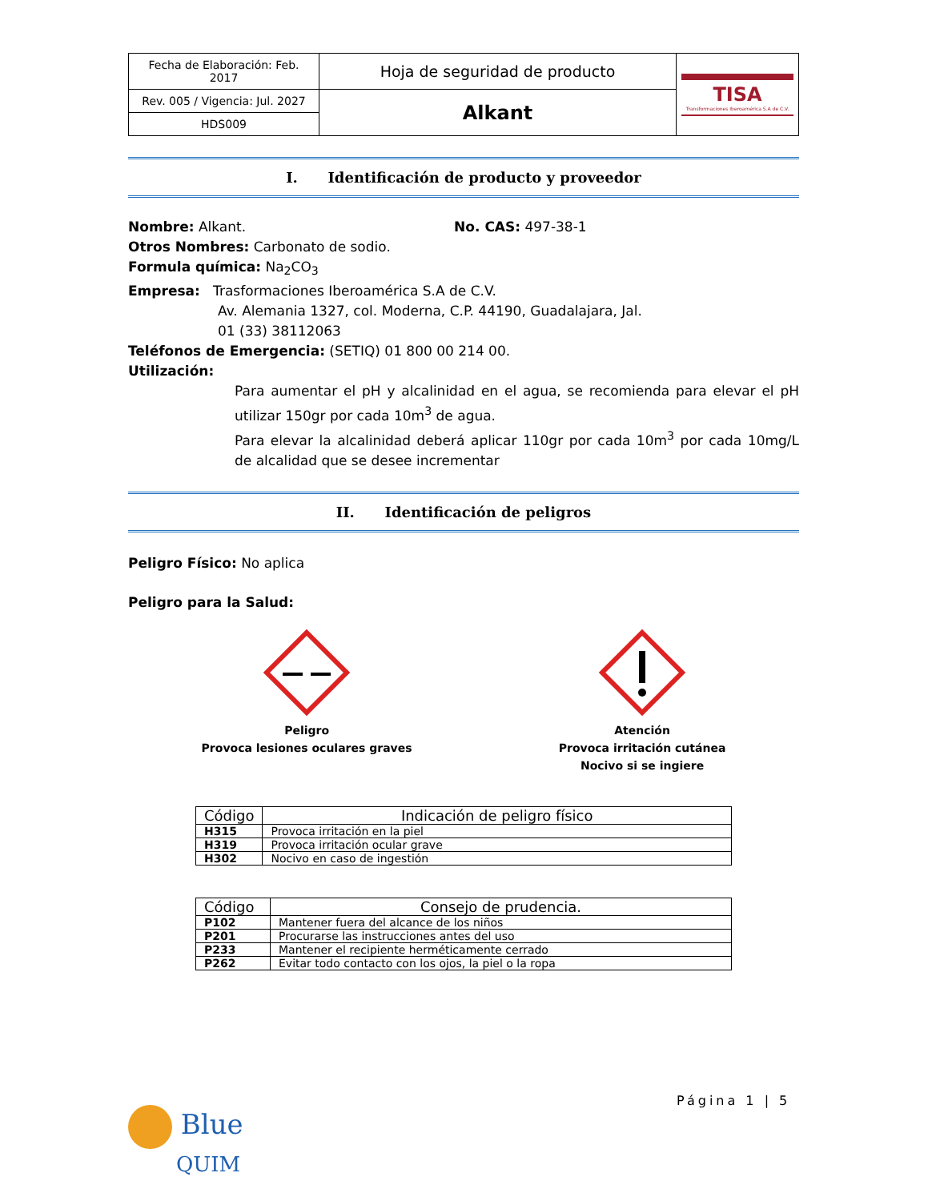| Fecha de Elaboración: Feb. 2017 | Hoja de seguridad de producto | TISA Transformaciones Iberoamérica S.A de C.V. |
| Rev. 005 / Vigencia: Jul. 2027 | Alkant | |
| HDS009 | | |
I. Identificación de producto y proveedor
Nombre: Alkant. No. CAS: 497-38-1
Otros Nombres: Carbonato de sodio.
Formula química: Na<sub>2</sub>CO<sub>3</sub>
Empresa: Trasformaciones Iberoamérica S.A de C.V.
Av. Alemania 1327, col. Moderna, C.P. 44190, Guadalajara, Jal.
01 (33) 38112063
Teléfonos de Emergencia: (SETIQ) 01 800 00 214 00.
Utilización:
Para aumentar el pH y alcalinidad en el agua, se recomienda para elevar el pH utilizar 150gr por cada 10m<sup>3</sup> de agua.
Para elevar la alcalinidad deberá aplicar 110gr por cada 10m<sup>3</sup> por cada 10mg/L de alcalidad que se desee incrementar
II. Identificación de peligros
Peligro Físico: No aplica
Peligro para la Salud:
Peligro
Provoca lesiones oculares graves
Atención
Provoca irritación cutánea
Nocivo si se ingiere
| Código | Indicación de peligro físico |
| --- | --- |
| H315 | Provoca irritación en la piel |
| H319 | Provoca irritación ocular grave |
| H302 | Nocivo en caso de ingestión |
| Código | Consejo de prudencia. |
| --- | --- |
| P102 | Mantener fuera del alcance de los niños |
| P201 | Procurarse las instrucciones antes del uso |
| P233 | Mantener el recipiente herméticamente cerrado |
| P262 | Evitar todo contacto con los ojos, la piel o la ropa |
Página 1 | 5
Blue
QUIM